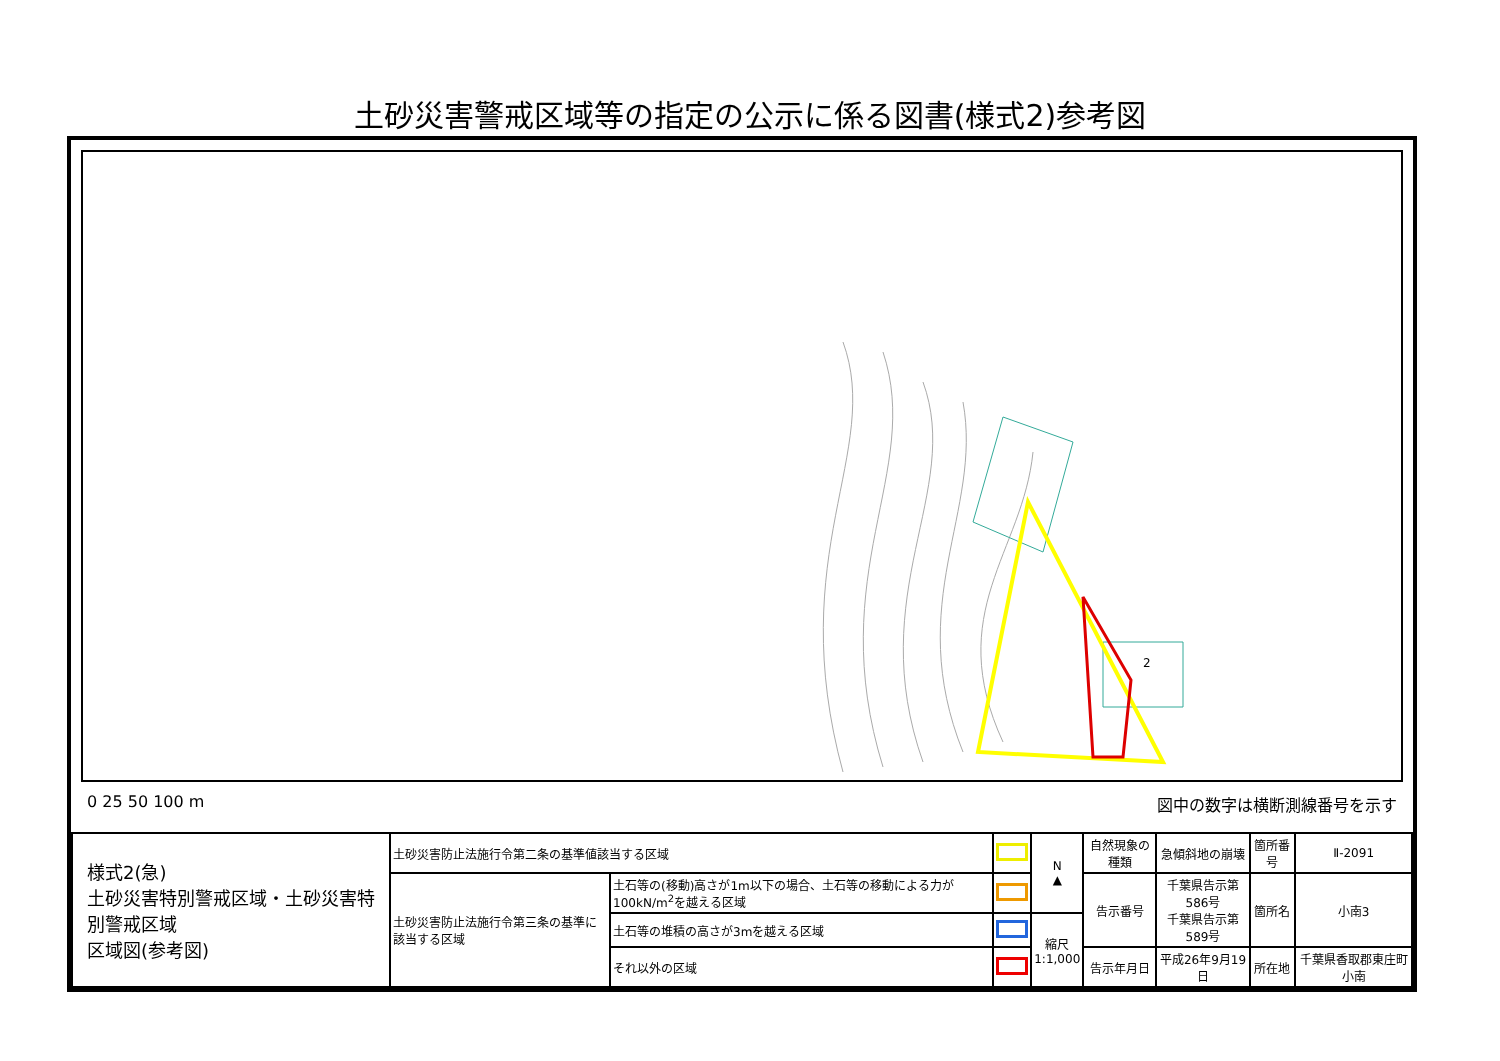土砂災害警戒区域等の指定の公示に係る図書(様式2)参考図
2
0 25 50 100 m 図中の数字は横断測線番号を示す
| 様式2(急) 土砂災害特別警戒区域・土砂災害特別警戒区域 区域図(参考図) | 土砂災害防止法施行令第二条の基準値該当する区域 | | | N ▲ | 自然現象の種類 | 急傾斜地の崩壊 | 箇所番号 | Ⅱ-2091 |
| | 土砂災害防止法施行令第三条の基準に該当する区域 | 土石等の(移動)高さが1m以下の場合、土石等の移動による力が100kN/m<sup>2</sup>を越える区域 | | | 告示番号 | 千葉県告示第586号 千葉県告示第589号 | 箇所名 | 小南3 |
| | | 土石等の堆積の高さが3mを越える区域 | | 縮尺 1:1,000 | | | | |
| | | それ以外の区域 | | | 告示年月日 | 平成26年9月19日 | 所在地 | 千葉県香取郡東庄町小南 |